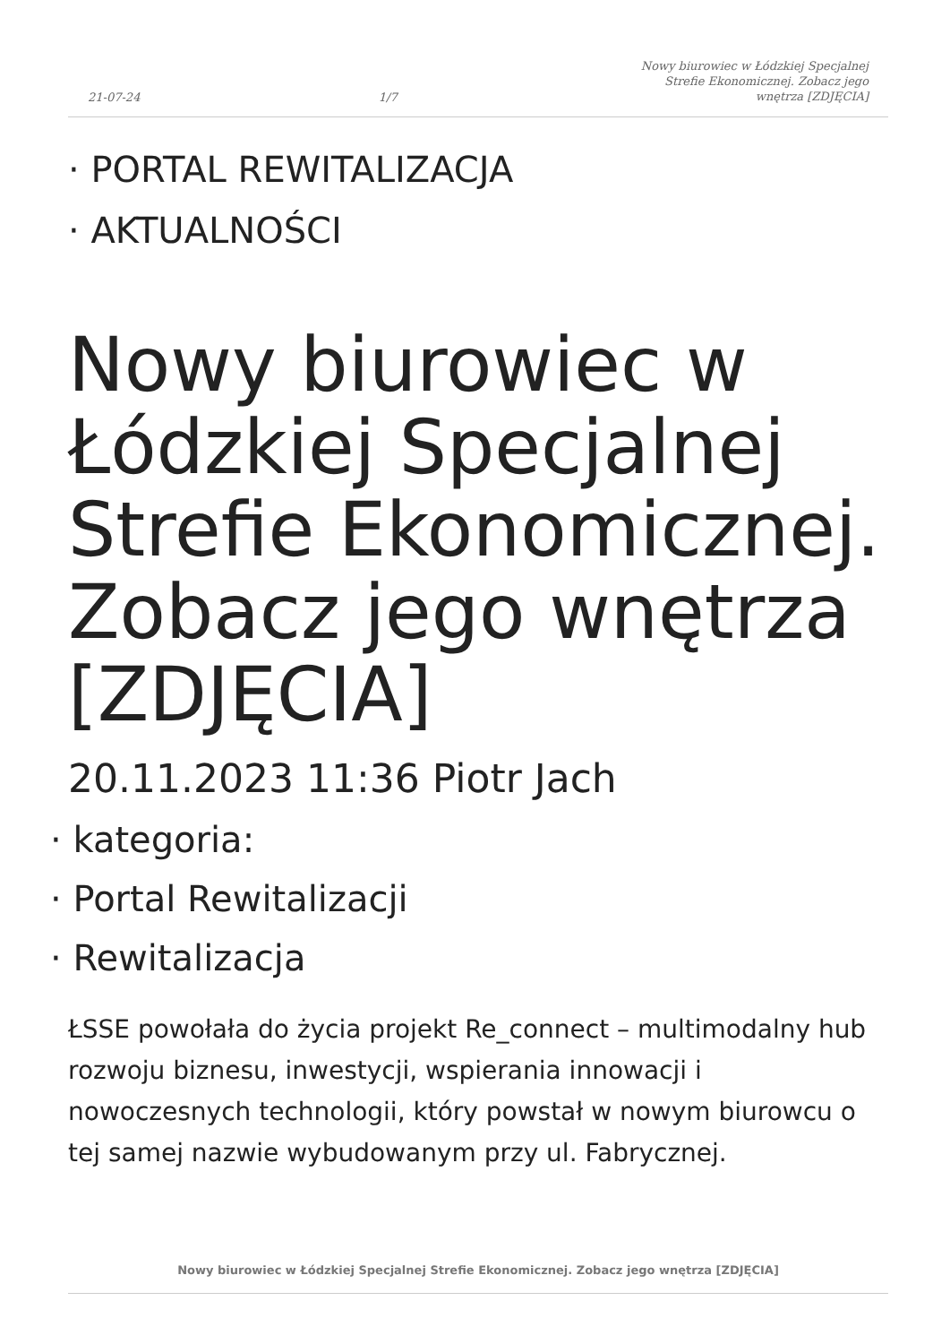21-07-24 1/7 Nowy biurowiec w Łódzkiej Specjalnej Strefie Ekonomicznej. Zobacz jego wnętrza [ZDJĘCIA]
· PORTAL REWITALIZACJA
· AKTUALNOŚCI
Nowy biurowiec w Łódzkiej Specjalnej Strefie Ekonomicznej. Zobacz jego wnętrza [ZDJĘCIA]
20.11.2023 11:36 Piotr Jach
· kategoria:
· Portal Rewitalizacji
· Rewitalizacja
ŁSSE powołała do życia projekt Re_connect – multimodalny hub rozwoju biznesu, inwestycji, wspierania innowacji i nowoczesnych technologii, który powstał w nowym biurowcu o tej samej nazwie wybudowanym przy ul. Fabrycznej.
Nowy biurowiec w Łódzkiej Specjalnej Strefie Ekonomicznej. Zobacz jego wnętrza [ZDJĘCIA]